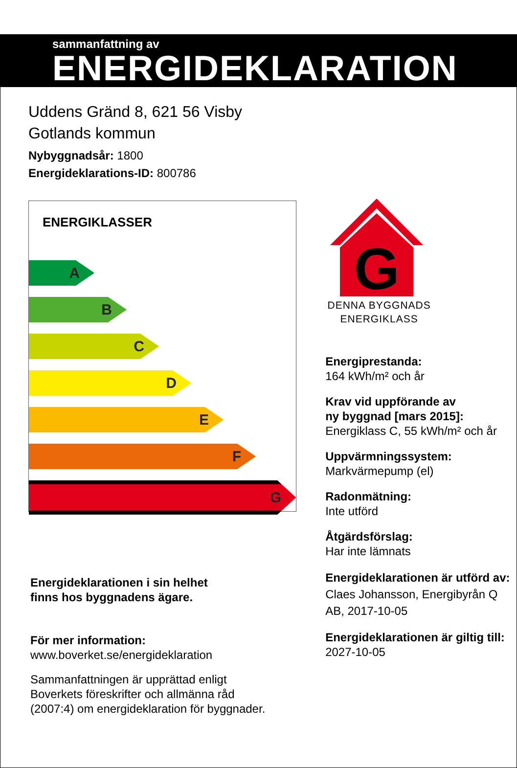sammanfattning av
ENERGIDEKLARATION
Uddens Gränd 8, 621 56 Visby
Gotlands kommun
Nybyggnadsår: 1800
Energideklarations-ID: 800786
ENERGIKLASSER
A
B
C
D
E
F
G
Energideklarationen i sin helhet
finns hos byggnadens ägare.
För mer information:
www.boverket.se/energideklaration
Sammanfattningen är upprättad enligt
Boverkets föreskrifter och allmänna råd
(2007:4) om energideklaration för byggnader.
G
DENNA BYGGNADS
ENERGIKLASS
Energiprestanda:
164 kWh/m² och år
Krav vid uppförande av
ny byggnad [mars 2015]:
Energiklass C, 55 kWh/m² och år
Uppvärmningssystem:
Markvärmepump (el)
Radonmätning:
Inte utförd
Åtgärdsförslag:
Har inte lämnats
Energideklarationen är utförd av:
Claes Johansson, Energibyrån Q AB, 2017-10-05
Energideklarationen är giltig till:
2027-10-05